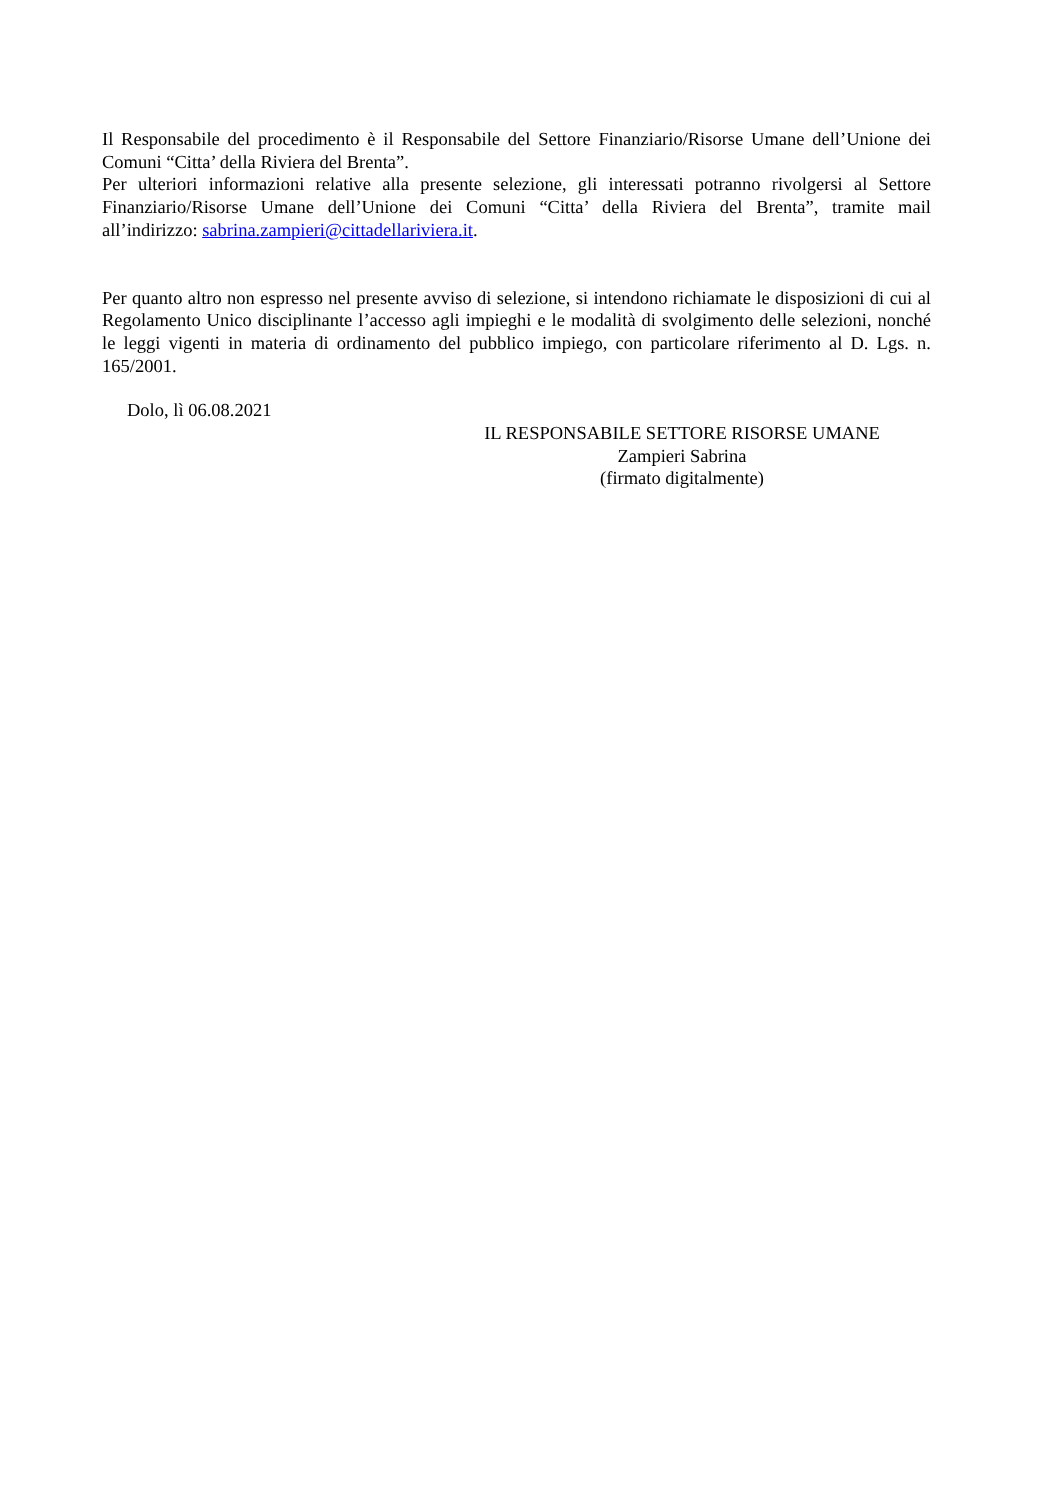Il Responsabile del procedimento è il Responsabile del Settore Finanziario/Risorse Umane dell’Unione dei Comuni “Citta’ della Riviera del Brenta”.
Per ulteriori informazioni relative alla presente selezione, gli interessati potranno rivolgersi al Settore Finanziario/Risorse Umane dell’Unione dei Comuni “Citta’ della Riviera del Brenta”, tramite mail all’indirizzo: sabrina.zampieri@cittadellariviera.it.
Per quanto altro non espresso nel presente avviso di selezione, si intendono richiamate le disposizioni di cui al Regolamento Unico disciplinante l’accesso agli impieghi e le modalità di svolgimento delle selezioni, nonché le leggi vigenti in materia di ordinamento del pubblico impiego, con particolare riferimento al D. Lgs. n. 165/2001.
Dolo, lì 06.08.2021
IL RESPONSABILE SETTORE RISORSE UMANE
Zampieri Sabrina
(firmato digitalmente)